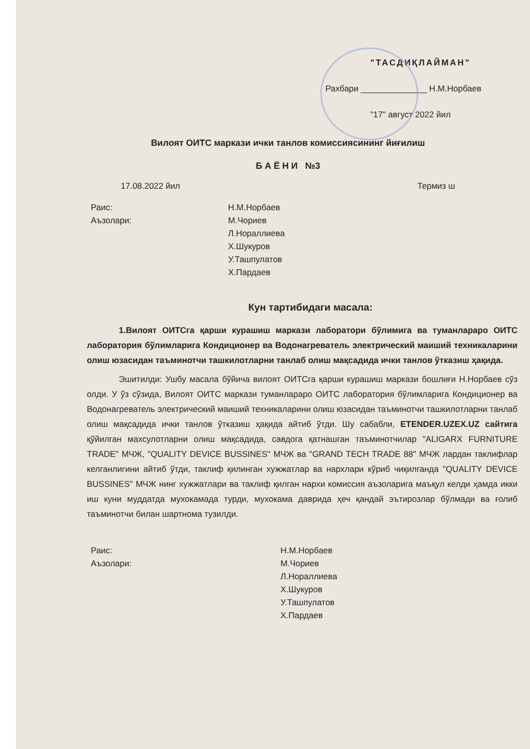"ТАСДИҚЛАЙМАН"
Рахбари ______________ Н.М.Норбаев
"17" август 2022 йил
Вилоят ОИТС маркази ички танлов комиссиясининг йиғилиш
Б А Ё Н И №3
17.08.2022 йил Термиз ш
Раис: Н.М.Норбаев
Аъзолари: М.Чориев
Л.Нораллиева
Х.Шукуров
У.Ташпулатов
Х.Пардаев
Кун тартибидаги масала:
1.Вилоят ОИТСга қарши курашиш маркази лаборатори бўлимига ва туманлараро ОИТС лаборатория бўлимларига Кондиционер ва Водонагреватель электрический маиший техникаларини олиш юзасидан таъминотчи ташкилотларни танлаб олиш мақсадида ички танлов ўтказиш ҳақида.
Эшитилди: Ушбу масала бўйича вилоят ОИТСга қарши курашиш маркази бошлиғи Н.Норбаев сўз олди. У ўз сўзида, Вилоят ОИТС маркази туманлараро ОИТС лаборатория бўлимларига Кондиционер ва Водонагреватель электрический маиший техникаларини олиш юзасидан таъминотчи ташкилотларни танлаб олиш мақсадида ички танлов ўтказиш ҳақида айтиб ўтди. Шу сабабли, ETENDER.UZEX.UZ сайтига қўйилган махсулотларни олиш мақсадида, савдога қатнашган таъминотчилар "ALIGARX FURNITURE TRADE" МЧЖ, "QUALITY DEVICE BUSSINES" МЧЖ ва "GRAND TECH TRADE 88" МЧЖ лардан таклифлар келганлигини айтиб ўтди, таклиф қилинган хужжатлар ва нархлари кўриб чиқилганда "QUALITY DEVICE BUSSINES" МЧЖ нинг хужжатлари ва таклиф қилган нархи комиссия аъзоларига маъқул келди ҳамда икки иш куни муддатда мухокамада турди, мухокама даврида ҳеч қандай эътирозлар бўлмади ва ғолиб таъминотчи билан шартнома тузилди.
Раис: Н.М.Норбаев
Аъзолари: М.Чориев
Л.Нораллиева
Х.Шукуров
У.Ташпулатов
Х.Пардаев